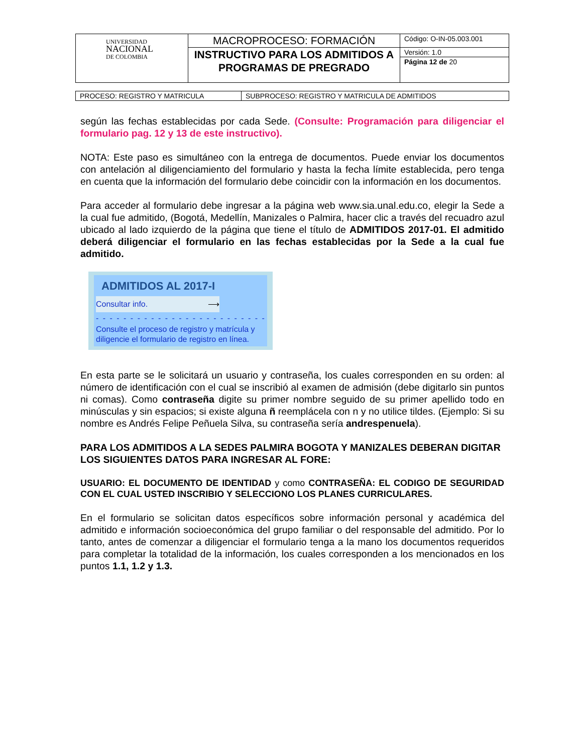| UNIVERSIDAD NACIONAL DE COLOMBIA | MACROPROCESO: FORMACIÓN | Código: O-IN-05.003.001 |
| | INSTRUCTIVO PARA LOS ADMITIDOS A PROGRAMAS DE PREGRADO | Versión: 1.0 |
| | | Página 12 de 20 |
| PROCESO: REGISTRO Y MATRICULA | SUBPROCESO: REGISTRO Y MATRICULA DE ADMITIDOS |
según las fechas establecidas por cada Sede. (Consulte: Programación para diligenciar el formulario pag. 12 y 13 de este instructivo).
NOTA: Este paso es simultáneo con la entrega de documentos. Puede enviar los documentos con antelación al diligenciamiento del formulario y hasta la fecha límite establecida, pero tenga en cuenta que la información del formulario debe coincidir con la información en los documentos.
Para acceder al formulario debe ingresar a la página web www.sia.unal.edu.co, elegir la Sede a la cual fue admitido, (Bogotá, Medellín, Manizales o Palmira, hacer clic a través del recuadro azul ubicado al lado izquierdo de la página que tiene el título de ADMITIDOS 2017-01. El admitido deberá diligenciar el formulario en las fechas establecidas por la Sede a la cual fue admitido.
ADMITIDOS AL 2017-I
Consultar info. ⟶
- - - - - - - - - - - - - - - - - - - - - - - - - - - - - - - - -
Consulte el proceso de registro y matrícula y diligencie el formulario de registro en línea.
En esta parte se le solicitará un usuario y contraseña, los cuales corresponden en su orden: al número de identificación con el cual se inscribió al examen de admisión (debe digitarlo sin puntos ni comas). Como contraseña digite su primer nombre seguido de su primer apellido todo en minúsculas y sin espacios; si existe alguna ñ reemplácela con n y no utilice tildes. (Ejemplo: Si su nombre es Andrés Felipe Peñuela Silva, su contraseña sería andrespenuela).
PARA LOS ADMITIDOS A LA SEDES PALMIRA BOGOTA Y MANIZALES DEBERAN DIGITAR LOS SIGUIENTES DATOS PARA INGRESAR AL FORE:
USUARIO: EL DOCUMENTO DE IDENTIDAD y como CONTRASEÑA: EL CODIGO DE SEGURIDAD CON EL CUAL USTED INSCRIBIO Y SELECCIONO LOS PLANES CURRICULARES.
En el formulario se solicitan datos específicos sobre información personal y académica del admitido e información socioeconómica del grupo familiar o del responsable del admitido. Por lo tanto, antes de comenzar a diligenciar el formulario tenga a la mano los documentos requeridos para completar la totalidad de la información, los cuales corresponden a los mencionados en los puntos 1.1, 1.2 y 1.3.